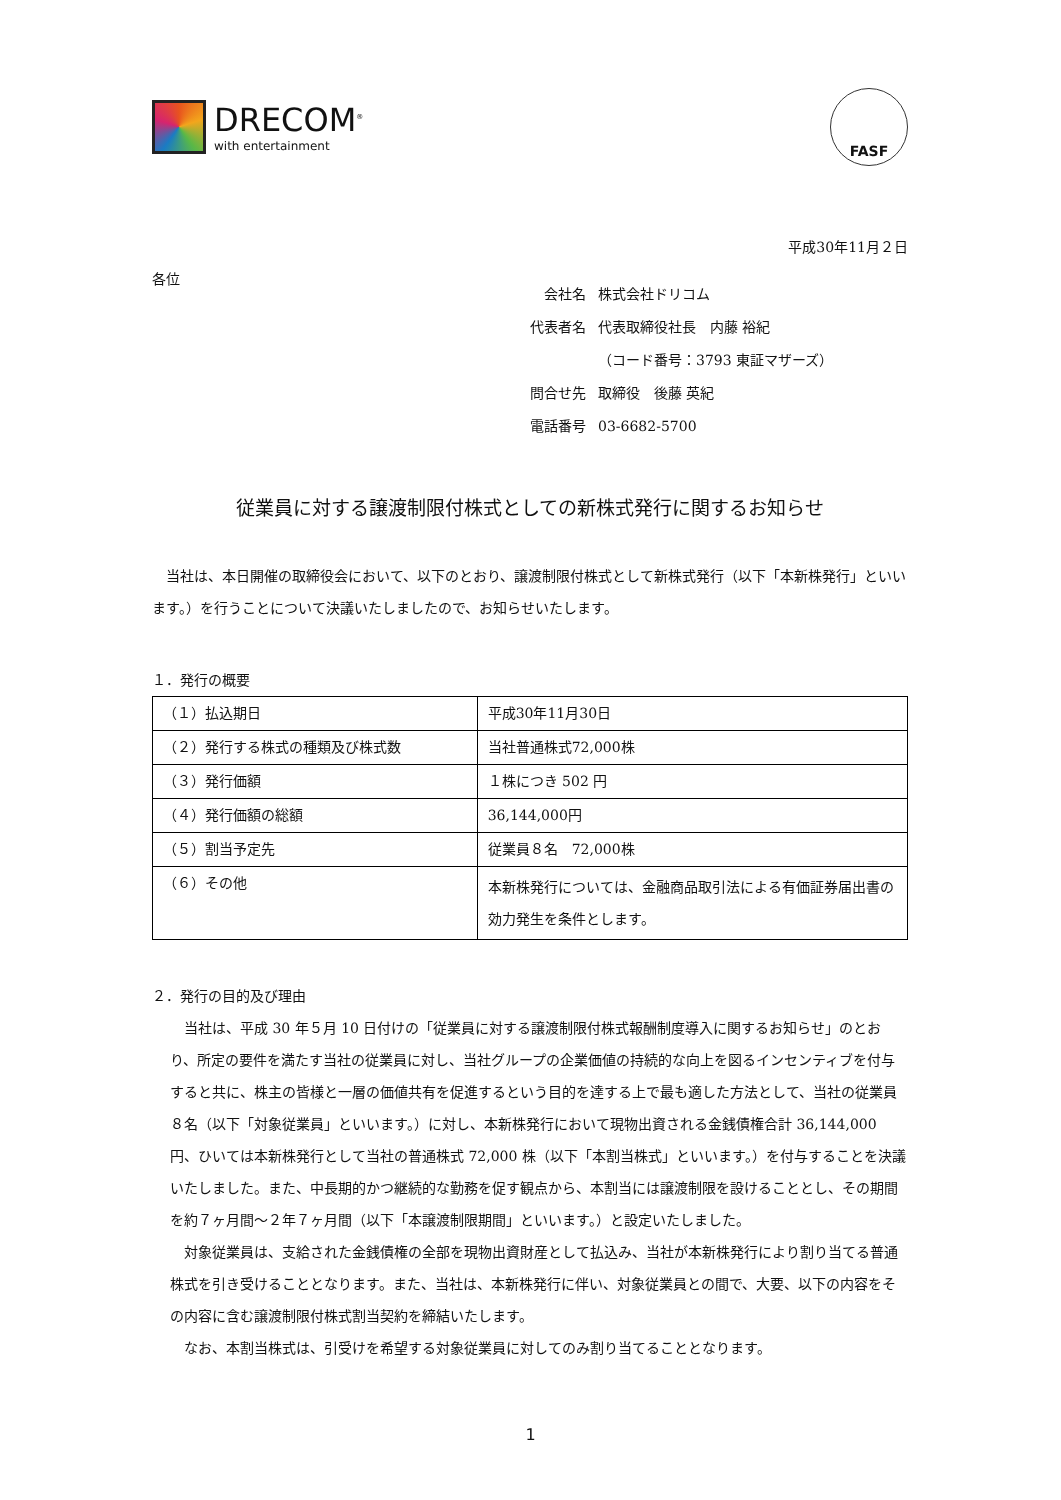DRECOM<sup>®</sup>
with entertainment
FASF
平成30年11月２日
各位
| 会社名 | 株式会社ドリコム |
| 代表者名 | 代表取締役社長 内藤 裕紀 |
| | （コード番号：3793 東証マザーズ） |
| 問合せ先 | 取締役 後藤 英紀 |
| 電話番号 | 03-6682-5700 |
従業員に対する譲渡制限付株式としての新株式発行に関するお知らせ
　当社は、本日開催の取締役会において、以下のとおり、譲渡制限付株式として新株式発行（以下「本新株発行」といいます。）を行うことについて決議いたしましたので、お知らせいたします。
１．発行の概要
| （１）払込期日 | 平成30年11月30日 |
| （２）発行する株式の種類及び株式数 | 当社普通株式72,000株 |
| （３）発行価額 | １株につき 502 円 |
| （４）発行価額の総額 | 36,144,000円 |
| （５）割当予定先 | 従業員８名 72,000株 |
| （６）その他 | 本新株発行については、金融商品取引法による有価証券届出書の効力発生を条件とします。 |
２．発行の目的及び理由
　当社は、平成 30 年５月 10 日付けの「従業員に対する譲渡制限付株式報酬制度導入に関するお知らせ」のとおり、所定の要件を満たす当社の従業員に対し、当社グループの企業価値の持続的な向上を図るインセンティブを付与すると共に、株主の皆様と一層の価値共有を促進するという目的を達する上で最も適した方法として、当社の従業員８名（以下「対象従業員」といいます。）に対し、本新株発行において現物出資される金銭債権合計 36,144,000 円、ひいては本新株発行として当社の普通株式 72,000 株（以下「本割当株式」といいます。）を付与することを決議いたしました。また、中長期的かつ継続的な勤務を促す観点から、本割当には譲渡制限を設けることとし、その期間を約７ヶ月間～２年７ヶ月間（以下「本譲渡制限期間」といいます。）と設定いたしました。
　対象従業員は、支給された金銭債権の全部を現物出資財産として払込み、当社が本新株発行により割り当てる普通株式を引き受けることとなります。また、当社は、本新株発行に伴い、対象従業員との間で、大要、以下の内容をその内容に含む譲渡制限付株式割当契約を締結いたします。
　なお、本割当株式は、引受けを希望する対象従業員に対してのみ割り当てることとなります。
1